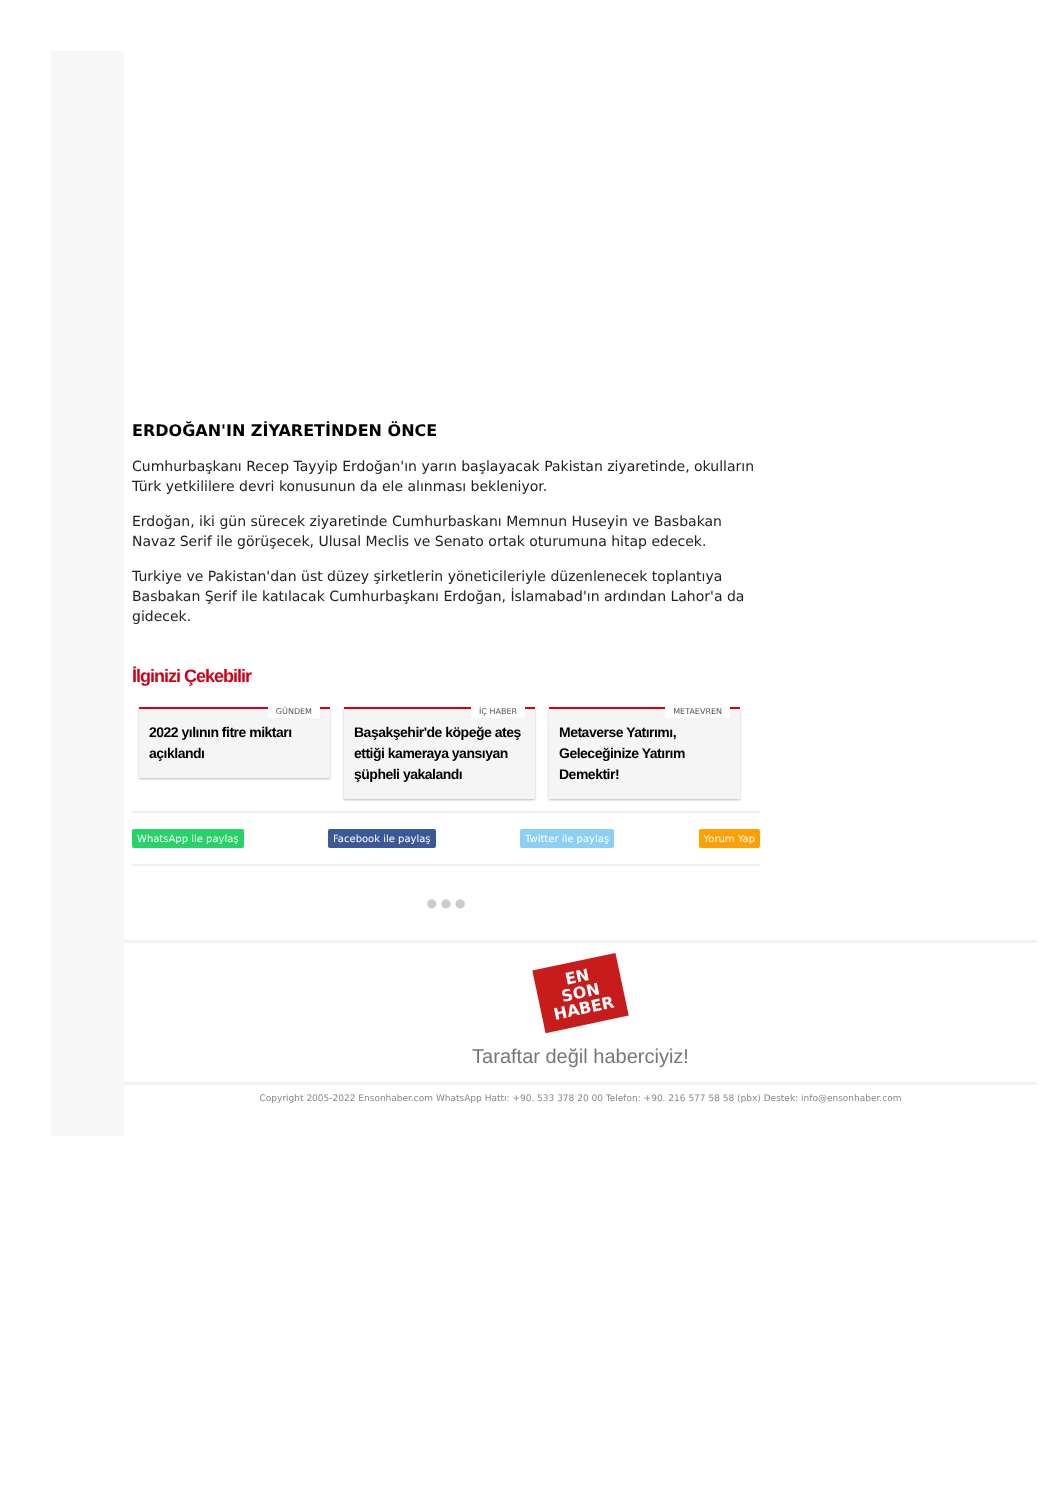ERDOĞAN'IN ZİYARETİNDEN ÖNCE
Cumhurbaşkanı Recep Tayyip Erdoğan'ın yarın başlayacak Pakistan ziyaretinde, okulların Türk yetkililere devri konusunun da ele alınması bekleniyor.
Erdoğan, iki gün sürecek ziyaretinde Cumhurbaskanı Memnun Huseyin ve Basbakan Navaz Serif ile görüşecek, Ulusal Meclis ve Senato ortak oturumuna hitap edecek.
Turkiye ve Pakistan'dan üst düzey şirketlerin yöneticileriyle düzenlenecek toplantıya Basbakan Şerif ile katılacak Cumhurbaşkanı Erdoğan, İslamabad'ın ardından Lahor'a da gidecek.
İlginizi Çekebilir
GÜNDEM
2022 yılının fitre miktarı açıklandı
İÇ HABER
Başakşehir'de köpeğe ateş ettiği kameraya yansıyan şüpheli yakalandı
METAEVREN
Metaverse Yatırımı, Geleceğinize Yatırım Demektir!
WhatsApp ile paylaş Facebook ile paylaş Twitter ile paylaş Yorum Yap
● ● ●
EN
SON
HABER
Taraftar değil haberciyiz!
Copyright 2005-2022 Ensonhaber.com WhatsApp Hattı: +90. 533 378 20 00 Telefon: +90. 216 577 58 58 (pbx) Destek: info@ensonhaber.com